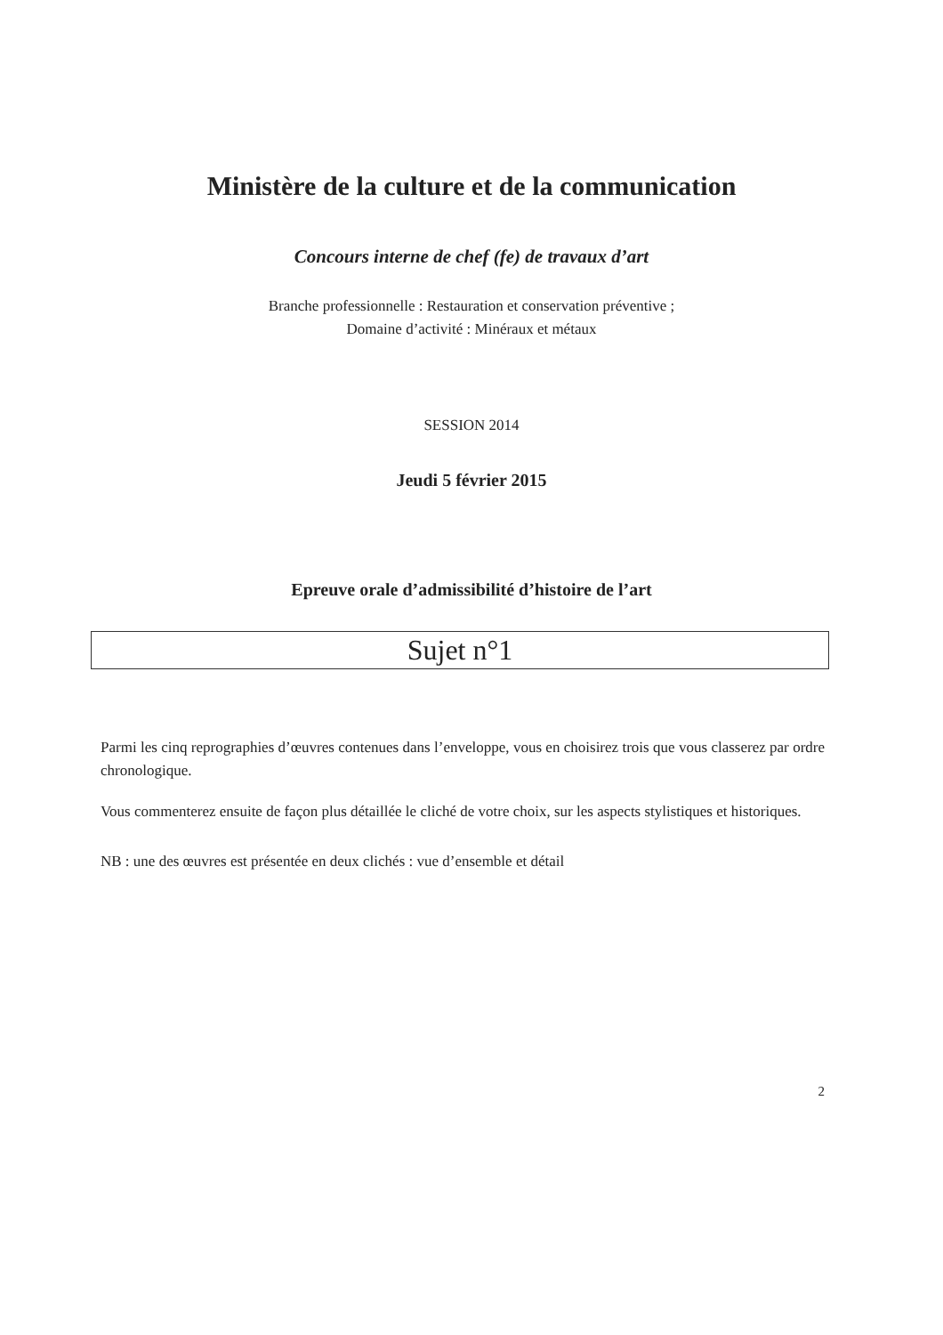Ministère de la culture et de la communication
Concours interne de chef (fe) de travaux d’art
Branche professionnelle : Restauration et conservation préventive ;
Domaine d’activité : Minéraux et métaux
SESSION 2014
Jeudi 5 février 2015
Epreuve orale d’admissibilité d’histoire de l’art
Sujet n°1
Parmi les cinq reprographies d’œuvres contenues dans l’enveloppe, vous en choisirez trois que vous classerez par ordre chronologique.
Vous commenterez ensuite de façon plus détaillée le cliché de votre choix, sur les aspects stylistiques et historiques.
NB : une des œuvres est présentée en deux clichés : vue d’ensemble et détail
2